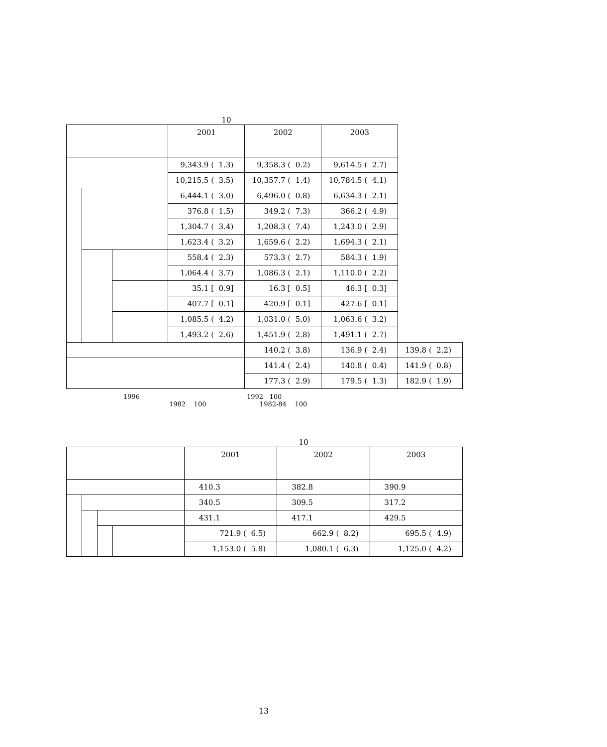10
| | | | 2001 | 2002 | 2003 | |
| --- | --- | --- | --- | --- | --- | --- |
| | | | 9,343.9 ( 1.3) | 9,358.3 ( 0.2) | 9,614.5 ( 2.7) | |
| | | | 10,215.5 ( 3.5) | 10,357.7 ( 1.4) | 10,784.5 ( 4.1) | |
| | | | 6,444.1 ( 3.0) | 6,496.0 ( 0.8) | 6,634.3 ( 2.1) | |
| | | | 376.8 ( 1.5) | 349.2 ( 7.3) | 366.2 ( 4.9) | |
| | | | 1,304.7 ( 3.4) | 1,208.3 ( 7.4) | 1,243.0 ( 2.9) | |
| | | | 1,623.4 ( 3.2) | 1,659.6 ( 2.2) | 1,694.3 ( 2.1) | |
| | | | 558.4 ( 2.3) | 573.3 ( 2.7) | 584.3 ( 1.9) | |
| | | | 1,064.4 ( 3.7) | 1,086.3 ( 2.1) | 1,110.0 ( 2.2) | |
| | | | 35.1 [ 0.9] | 16.3 [ 0.5] | 46.3 [ 0.3] | |
| | | | 407.7 [ 0.1] | 420.9 [ 0.1] | 427.6 [ 0.1] | |
| | | | 1,085.5 ( 4.2) | 1,031.0 ( 5.0) | 1,063.6 ( 3.2) | |
| | | | 1,493.2 ( 2.6) | 1,451.9 ( 2.8) | 1,491.1 ( 2.7) | |
| | | | | 140.2 ( 3.8) | 136.9 ( 2.4) | 139.8 ( 2.2) |
| | | | | 141.4 ( 2.4) | 140.8 ( 0.4) | 141.9 ( 0.8) |
| | | | | 177.3 ( 2.9) | 179.5 ( 1.3) | 182.9 ( 1.9) |
1996 1992 100
1982 100 1982-84 100
10
| | | | | 2001 | 2002 | 2003 |
| --- | --- | --- | --- | --- | --- | --- |
| | | | | 410.3 | 382.8 | 390.9 |
| | | | | 340.5 | 309.5 | 317.2 |
| | | | | 431.1 | 417.1 | 429.5 |
| | | | | 721.9 ( 6.5) | 662.9 ( 8.2) | 695.5 ( 4.9) |
| | | | | 1,153.0 ( 5.8) | 1,080.1 ( 6.3) | 1,125.0 ( 4.2) |
13